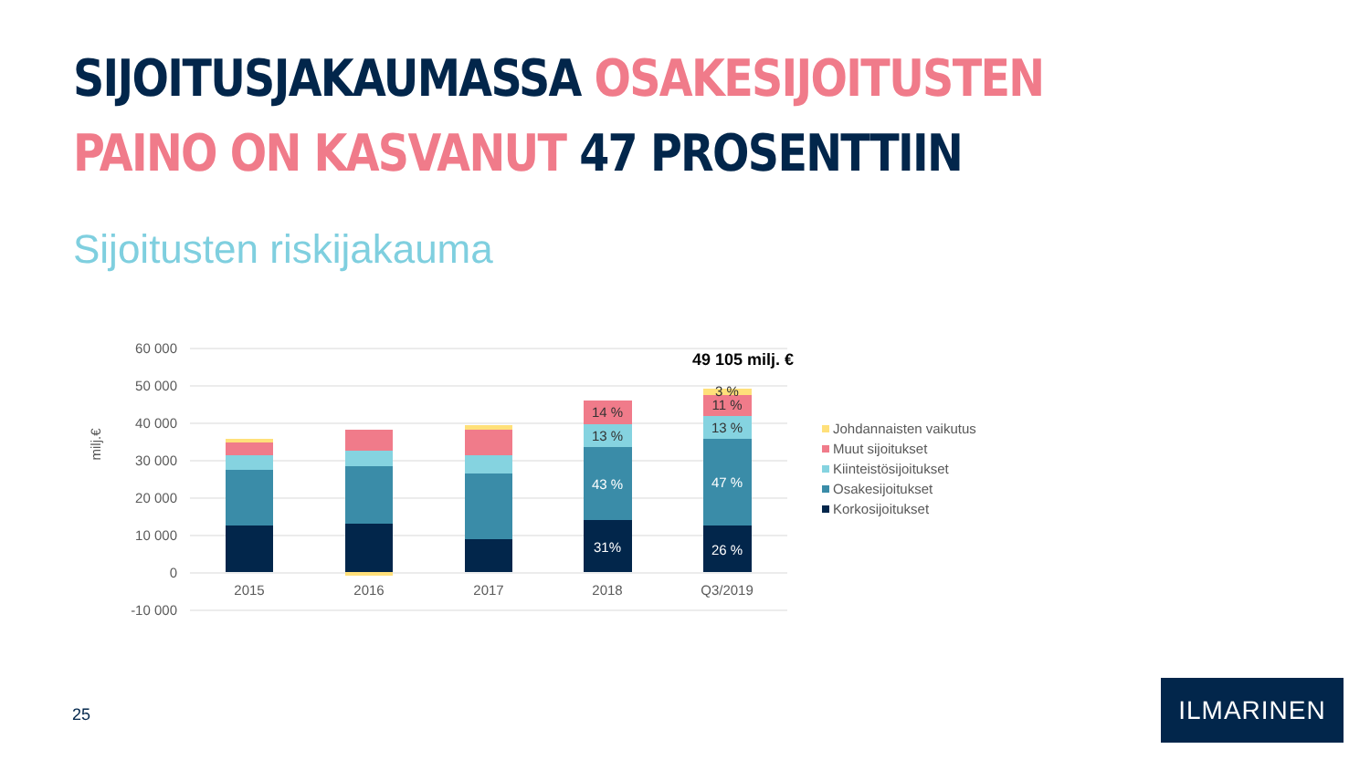SIJOITUSJAKAUMASSA OSAKESIJOITUSTEN
PAINO ON KASVANUT 47 PROSENTTIIN
Sijoitusten riskijakauma
60 000
50 000
40 000
30 000
20 000
10 000
0
-10 000
milj.€
14 %
13 %
43 %
31%
3 %
11 %
13 %
47 %
26 %
2015
2016
2017
2018
Q3/2019
49 105 milj. €
Johdannaisten vaikutus
Muut sijoitukset
Kiinteistösijoitukset
Osakesijoitukset
Korkosijoitukset
25
ILMARINEN